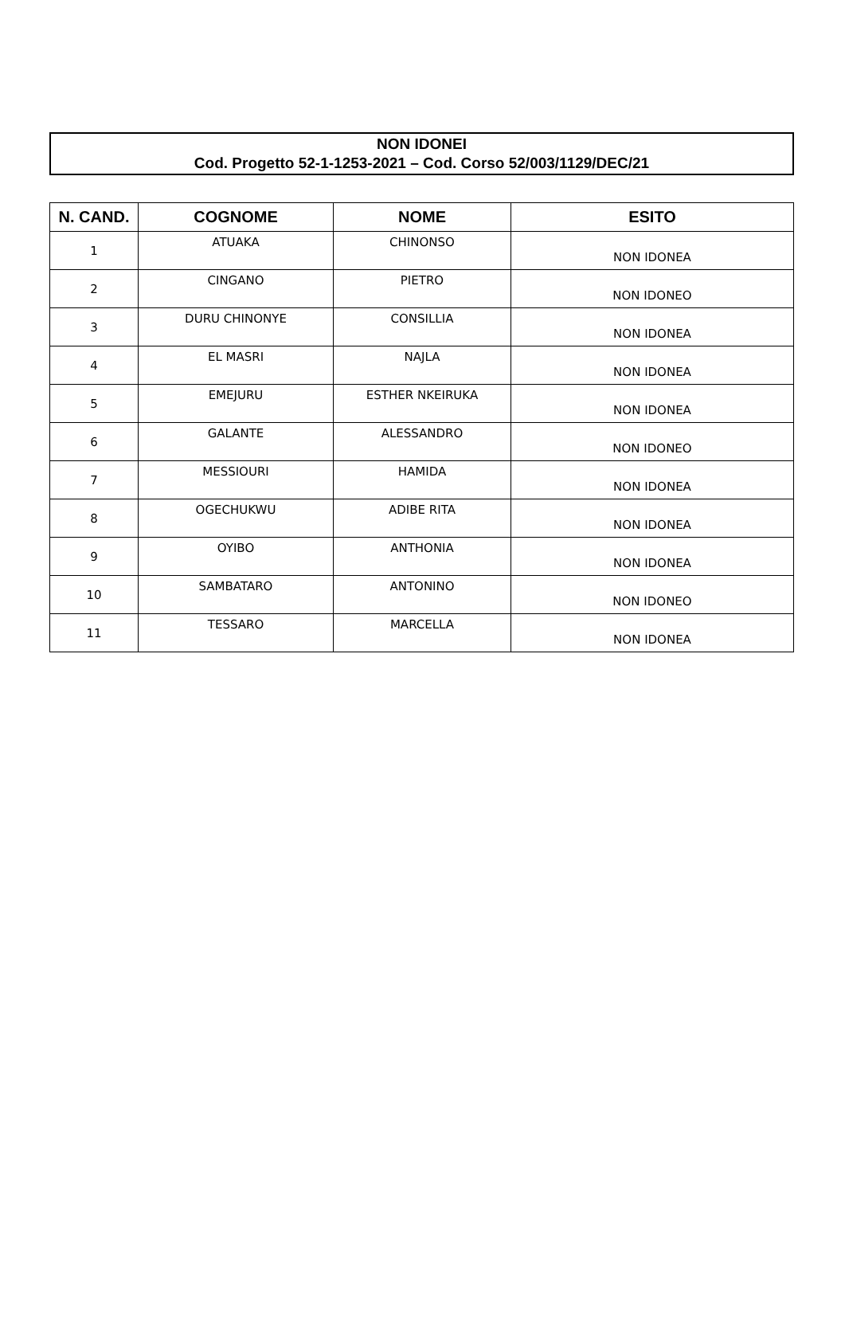NON IDONEI
Cod. Progetto 52-1-1253-2021 – Cod. Corso 52/003/1129/DEC/21
| N. CAND. | COGNOME | NOME | ESITO |
| --- | --- | --- | --- |
| 1 | ATUAKA | CHINONSO | NON IDONEA |
| 2 | CINGANO | PIETRO | NON IDONEO |
| 3 | DURU CHINONYE | CONSILLIA | NON IDONEA |
| 4 | EL MASRI | NAJLA | NON IDONEA |
| 5 | EMEJURU | ESTHER NKEIRUKA | NON IDONEA |
| 6 | GALANTE | ALESSANDRO | NON IDONEO |
| 7 | MESSIOURI | HAMIDA | NON IDONEA |
| 8 | OGECHUKWU | ADIBE RITA | NON IDONEA |
| 9 | OYIBO | ANTHONIA | NON IDONEA |
| 10 | SAMBATARO | ANTONINO | NON IDONEO |
| 11 | TESSARO | MARCELLA | NON IDONEA |